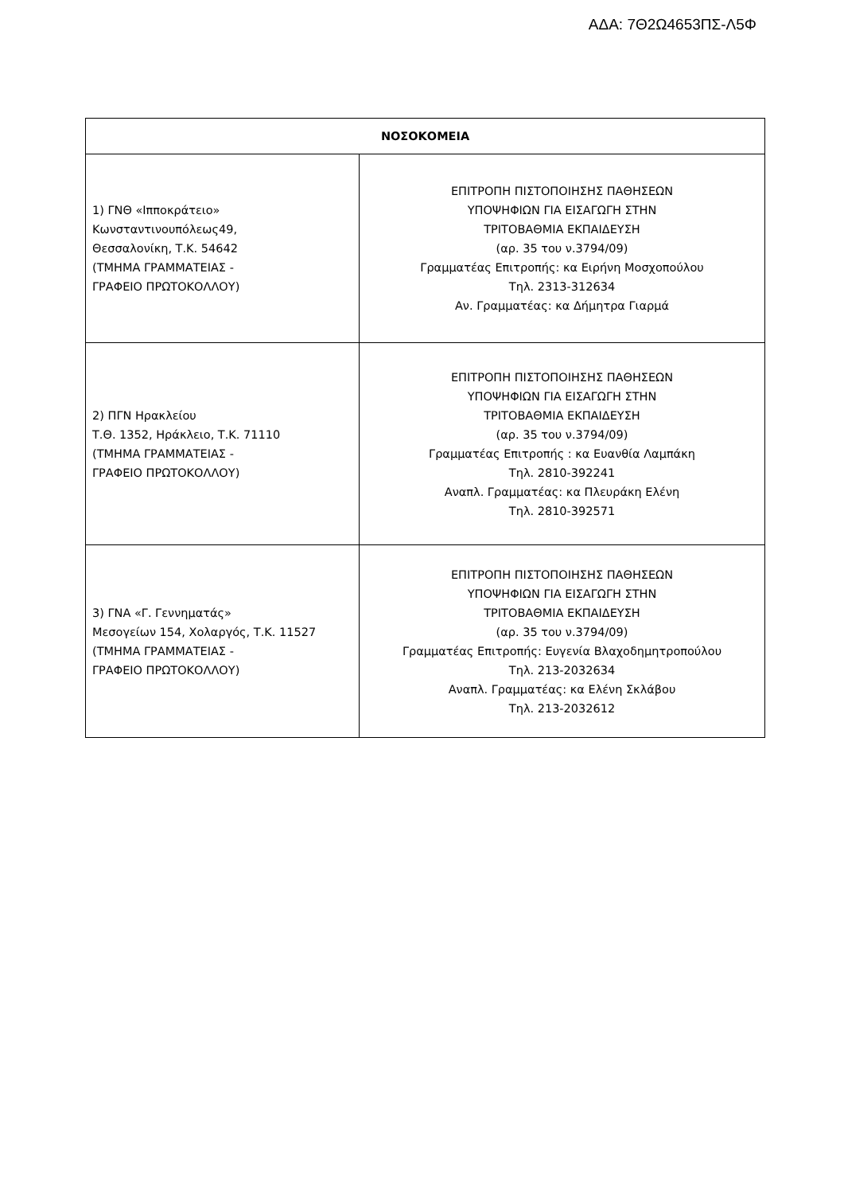ΑΔΑ: 7Θ2Ω4653ΠΣ-Λ5Φ
| ΝΟΣΟΚΟΜΕΙΑ | |
| --- | --- |
| 1) ΓΝΘ «Ιπποκράτειο» Κωνσταντινουπόλεως49, Θεσσαλονίκη, Τ.Κ. 54642 (ΤΜΗΜΑ ΓΡΑΜΜΑΤΕΙΑΣ - ΓΡΑΦΕΙΟ ΠΡΩΤΟΚΟΛΛΟΥ) | ΕΠΙΤΡΟΠΗ ΠΙΣΤΟΠΟΙΗΣΗΣ ΠΑΘΗΣΕΩΝ ΥΠΟΨΗΦΙΩΝ ΓΙΑ ΕΙΣΑΓΩΓΗ ΣΤΗΝ ΤΡΙΤΟΒΑΘΜΙΑ ΕΚΠΑΙΔΕΥΣΗ (αρ. 35 του ν.3794/09) Γραμματέας Επιτροπής: κα Ειρήνη Μοσχοπούλου Τηλ. 2313-312634 Αν. Γραμματέας: κα Δήμητρα Γιαρμά |
| 2) ΠΓΝ Ηρακλείου Τ.Θ. 1352, Ηράκλειο, Τ.Κ. 71110 (ΤΜΗΜΑ ΓΡΑΜΜΑΤΕΙΑΣ - ΓΡΑΦΕΙΟ ΠΡΩΤΟΚΟΛΛΟΥ) | ΕΠΙΤΡΟΠΗ ΠΙΣΤΟΠΟΙΗΣΗΣ ΠΑΘΗΣΕΩΝ ΥΠΟΨΗΦΙΩΝ ΓΙΑ ΕΙΣΑΓΩΓΗ ΣΤΗΝ ΤΡΙΤΟΒΑΘΜΙΑ ΕΚΠΑΙΔΕΥΣΗ (αρ. 35 του ν.3794/09) Γραμματέας Επιτροπής : κα Ευανθία Λαμπάκη Τηλ. 2810-392241 Αναπλ. Γραμματέας: κα Πλευράκη Ελένη Τηλ. 2810-392571 |
| 3) ΓΝΑ «Γ. Γεννηματάς» Μεσογείων 154, Χολαργός, Τ.Κ. 11527 (ΤΜΗΜΑ ΓΡΑΜΜΑΤΕΙΑΣ - ΓΡΑΦΕΙΟ ΠΡΩΤΟΚΟΛΛΟΥ) | ΕΠΙΤΡΟΠΗ ΠΙΣΤΟΠΟΙΗΣΗΣ ΠΑΘΗΣΕΩΝ ΥΠΟΨΗΦΙΩΝ ΓΙΑ ΕΙΣΑΓΩΓΗ ΣΤΗΝ ΤΡΙΤΟΒΑΘΜΙΑ ΕΚΠΑΙΔΕΥΣΗ (αρ. 35 του ν.3794/09) Γραμματέας Επιτροπής: Ευγενία Βλαχοδημητροπούλου Τηλ. 213-2032634 Αναπλ. Γραμματέας: κα Ελένη Σκλάβου Τηλ. 213-2032612 |